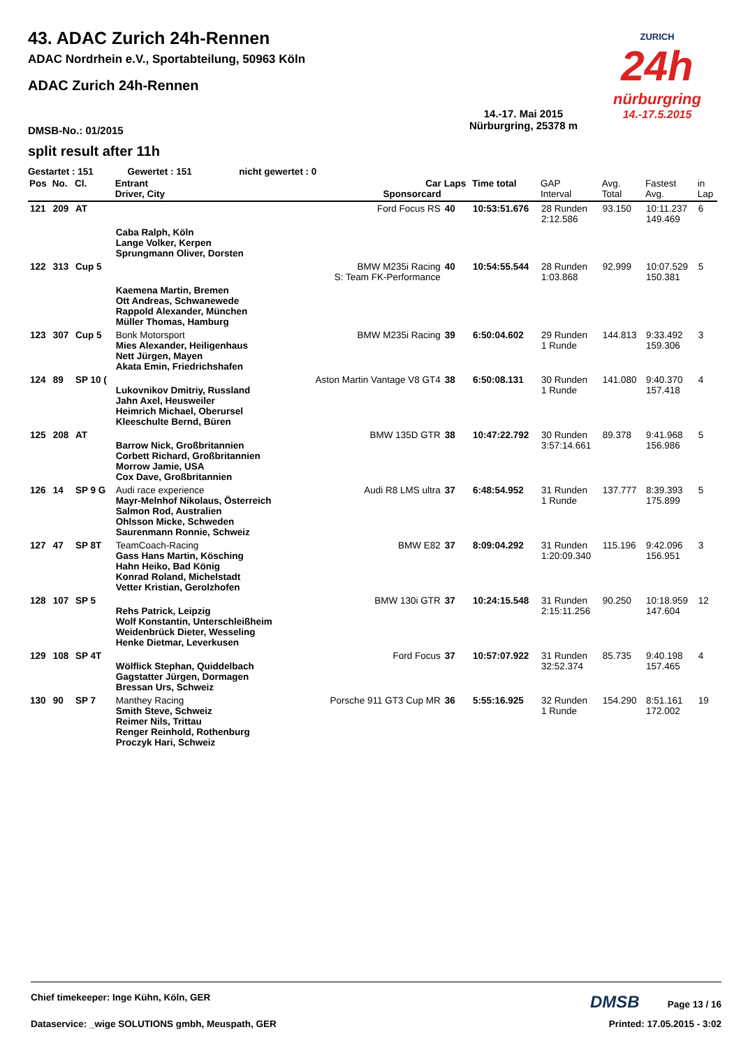ZURICH
24h
nürburgring
14.-17.5.2015
43. ADAC Zurich 24h-Rennen
ADAC Nordrhein e.V., Sportabteilung, 50963 Köln
ADAC Zurich 24h-Rennen
DMSB-No.: 01/2015 14.-17. Mai 2015
Nürburgring, 25378 m
split result after 11h
Gestartet : 151 Gewertet : 151 nicht gewertet : 0
| Pos | No. | Cl. | Entrant Driver, City | Car Sponsorcard | Laps | Time total | GAP Interval | Avg. Total | Fastest Avg. | in Lap |
| --- | --- | --- | --- | --- | --- | --- | --- | --- | --- | --- |
| 121 | 209 | AT | | Ford Focus RS | 40 | 10:53:51.676 | 28 Runden 2:12.586 | 93.150 | 10:11.237 149.469 | 6 |
| | | | Caba Ralph, Köln Lange Volker, Kerpen Sprungmann Oliver, Dorsten | | | | | | | |
| 122 | 313 | Cup 5 | | BMW M235i Racing S: Team FK-Performance | 40 | 10:54:55.544 | 28 Runden 1:03.868 | 92.999 | 10:07.529 150.381 | 5 |
| | | | Kaemena Martin, Bremen Ott Andreas, Schwanewede Rappold Alexander, München Müller Thomas, Hamburg | | | | | | | |
| 123 | 307 | Cup 5 | Bonk Motorsport Mies Alexander, Heiligenhaus Nett Jürgen, Mayen Akata Emin, Friedrichshafen | BMW M235i Racing | 39 | 6:50:04.602 | 29 Runden 1 Runde | 144.813 | 9:33.492 159.306 | 3 |
| 124 | 89 | SP 10 ( | Lukovnikov Dmitriy, Russland Jahn Axel, Heusweiler Heimrich Michael, Oberursel Kleeschulte Bernd, Büren | Aston Martin Vantage V8 GT4 | 38 | 6:50:08.131 | 30 Runden 1 Runde | 141.080 | 9:40.370 157.418 | 4 |
| 125 | 208 | AT | Barrow Nick, Großbritannien Corbett Richard, Großbritannien Morrow Jamie, USA Cox Dave, Großbritannien | BMW 135D GTR | 38 | 10:47:22.792 | 30 Runden 3:57:14.661 | 89.378 | 9:41.968 156.986 | 5 |
| 126 | 14 | SP 9 G | Audi race experience Mayr-Melnhof Nikolaus, Österreich Salmon Rod, Australien Ohlsson Micke, Schweden Saurenmann Ronnie, Schweiz | Audi R8 LMS ultra | 37 | 6:48:54.952 | 31 Runden 1 Runde | 137.777 | 8:39.393 175.899 | 5 |
| 127 | 47 | SP 8T | TeamCoach-Racing Gass Hans Martin, Kösching Hahn Heiko, Bad König Konrad Roland, Michelstadt Vetter Kristian, Gerolzhofen | BMW E82 | 37 | 8:09:04.292 | 31 Runden 1:20:09.340 | 115.196 | 9:42.096 156.951 | 3 |
| 128 | 107 | SP 5 | Rehs Patrick, Leipzig Wolf Konstantin, Unterschleißheim Weidenbrück Dieter, Wesseling Henke Dietmar, Leverkusen | BMW 130i GTR | 37 | 10:24:15.548 | 31 Runden 2:15:11.256 | 90.250 | 10:18.959 147.604 | 12 |
| 129 | 108 | SP 4T | Wölflick Stephan, Quiddelbach Gagstatter Jürgen, Dormagen Bressan Urs, Schweiz | Ford Focus | 37 | 10:57:07.922 | 31 Runden 32:52.374 | 85.735 | 9:40.198 157.465 | 4 |
| 130 | 90 | SP 7 | Manthey Racing Smith Steve, Schweiz Reimer Nils, Trittau Renger Reinhold, Rothenburg Proczyk Hari, Schweiz | Porsche 911 GT3 Cup MR | 36 | 5:55:16.925 | 32 Runden 1 Runde | 154.290 | 8:51.161 172.002 | 19 |
Chief timekeeper: Inge Kühn, Köln, GER DMSB Page 13 / 16
Dataservice: _wige SOLUTIONS gmbh, Meuspath, GER Printed: 17.05.2015 - 3:02